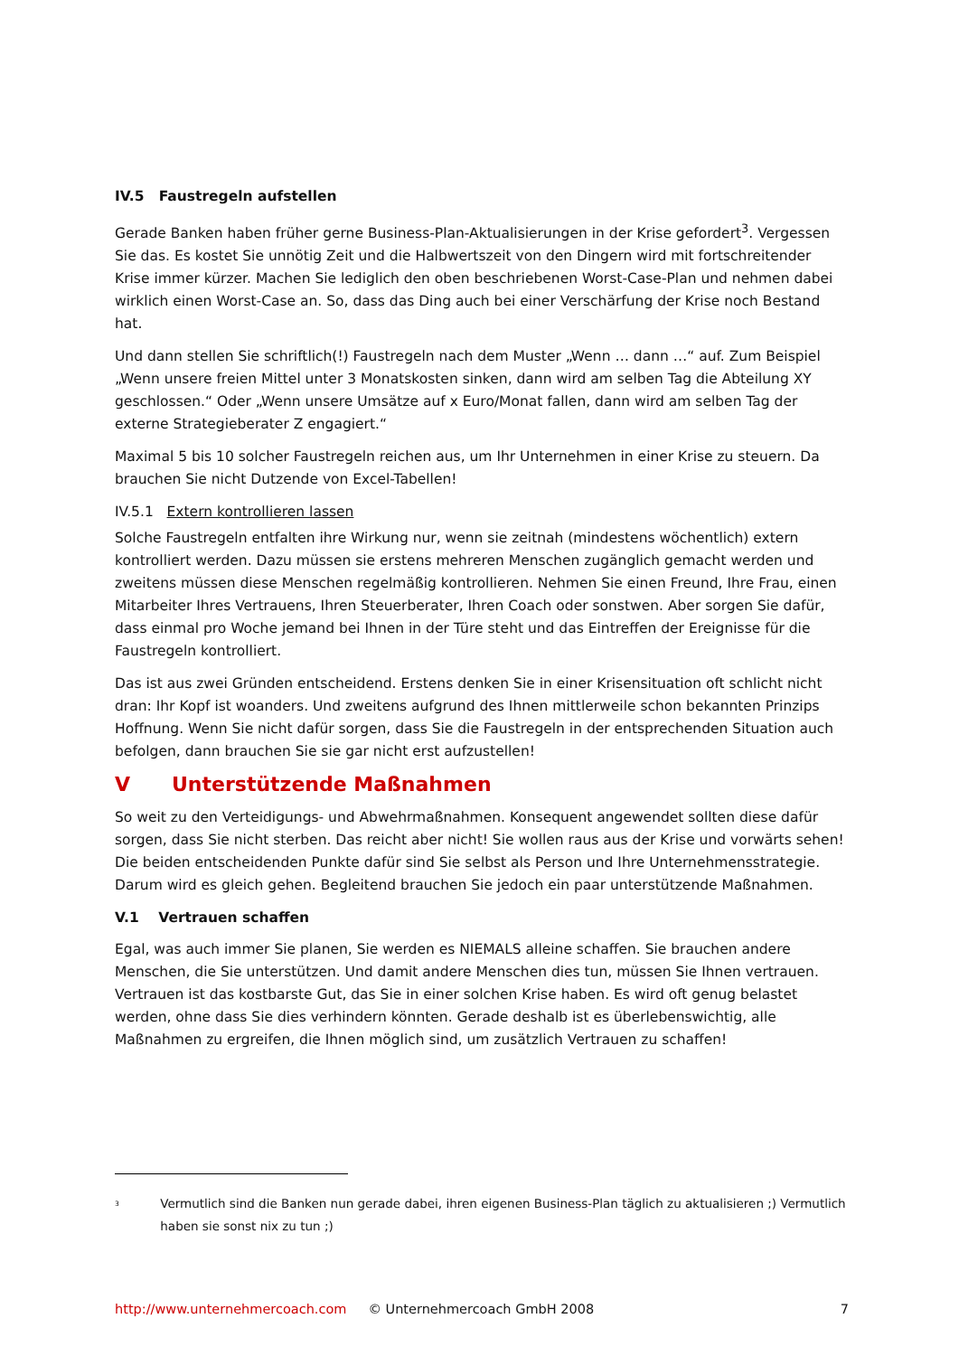IV.5 Faustregeln aufstellen
Gerade Banken haben früher gerne Business-Plan-Aktualisierungen in der Krise gefordert<sup>3</sup>. Vergessen Sie das. Es kostet Sie unnötig Zeit und die Halbwertszeit von den Dingern wird mit fortschreitender Krise immer kürzer. Machen Sie lediglich den oben beschriebenen Worst-Case-Plan und nehmen dabei wirklich einen Worst-Case an. So, dass das Ding auch bei einer Verschärfung der Krise noch Bestand hat.
Und dann stellen Sie schriftlich(!) Faustregeln nach dem Muster „Wenn … dann …“ auf. Zum Beispiel „Wenn unsere freien Mittel unter 3 Monatskosten sinken, dann wird am selben Tag die Abteilung XY geschlossen.“ Oder „Wenn unsere Umsätze auf x Euro/Monat fallen, dann wird am selben Tag der externe Strategieberater Z engagiert.“
Maximal 5 bis 10 solcher Faustregeln reichen aus, um Ihr Unternehmen in einer Krise zu steuern. Da brauchen Sie nicht Dutzende von Excel-Tabellen!
IV.5.1 Extern kontrollieren lassen
Solche Faustregeln entfalten ihre Wirkung nur, wenn sie zeitnah (mindestens wöchentlich) extern kontrolliert werden. Dazu müssen sie erstens mehreren Menschen zugänglich gemacht werden und zweitens müssen diese Menschen regelmäßig kontrollieren. Nehmen Sie einen Freund, Ihre Frau, einen Mitarbeiter Ihres Vertrauens, Ihren Steuerberater, Ihren Coach oder sonstwen. Aber sorgen Sie dafür, dass einmal pro Woche jemand bei Ihnen in der Türe steht und das Eintreffen der Ereignisse für die Faustregeln kontrolliert.
Das ist aus zwei Gründen entscheidend. Erstens denken Sie in einer Krisensituation oft schlicht nicht dran: Ihr Kopf ist woanders. Und zweitens aufgrund des Ihnen mittlerweile schon bekannten Prinzips Hoffnung. Wenn Sie nicht dafür sorgen, dass Sie die Faustregeln in der entsprechenden Situation auch befolgen, dann brauchen Sie sie gar nicht erst aufzustellen!
V Unterstützende Maßnahmen
So weit zu den Verteidigungs- und Abwehrmaßnahmen. Konsequent angewendet sollten diese dafür sorgen, dass Sie nicht sterben. Das reicht aber nicht! Sie wollen raus aus der Krise und vorwärts sehen! Die beiden entscheidenden Punkte dafür sind Sie selbst als Person und Ihre Unternehmensstrategie. Darum wird es gleich gehen. Begleitend brauchen Sie jedoch ein paar unterstützende Maßnahmen.
V.1 Vertrauen schaffen
Egal, was auch immer Sie planen, Sie werden es NIEMALS alleine schaffen. Sie brauchen andere Menschen, die Sie unterstützen. Und damit andere Menschen dies tun, müssen Sie Ihnen vertrauen. Vertrauen ist das kostbarste Gut, das Sie in einer solchen Krise haben. Es wird oft genug belastet werden, ohne dass Sie dies verhindern könnten. Gerade deshalb ist es überlebenswichtig, alle Maßnahmen zu ergreifen, die Ihnen möglich sind, um zusätzlich Vertrauen zu schaffen!
<sup>3</sup> Vermutlich sind die Banken nun gerade dabei, ihren eigenen Business-Plan täglich zu aktualisieren ;) Vermutlich haben sie sonst nix zu tun ;)
http://www.unternehmercoach.com © Unternehmercoach GmbH 2008 7